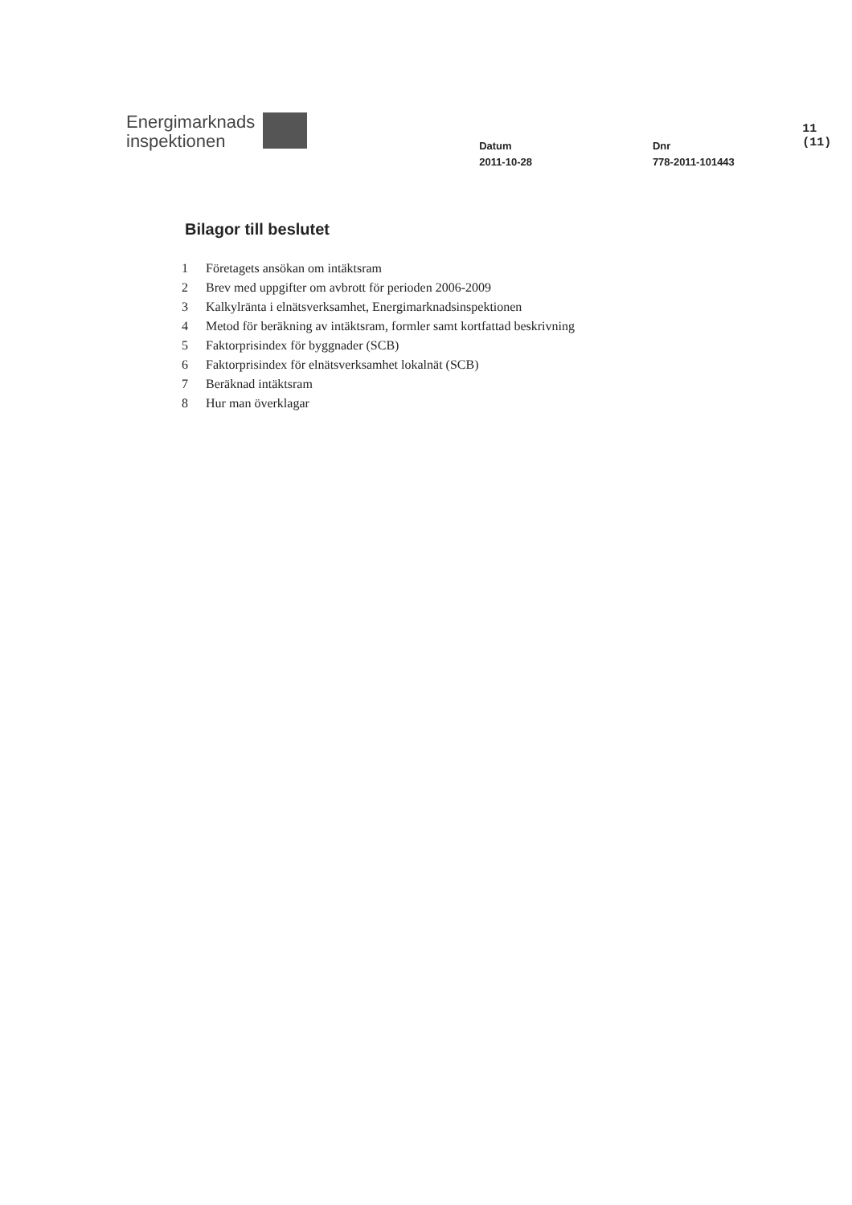Energimarknads
inspektionen
Datum
2011-10-28
Dnr
778-2011-101443
11 (11)
Bilagor till beslutet
1 Företagets ansökan om intäktsram
2 Brev med uppgifter om avbrott för perioden 2006-2009
3 Kalkylränta i elnätsverksamhet, Energimarknadsinspektionen
4 Metod för beräkning av intäktsram, formler samt kortfattad beskrivning
5 Faktorprisindex för byggnader (SCB)
6 Faktorprisindex för elnätsverksamhet lokalnät (SCB)
7 Beräknad intäktsram
8 Hur man överklagar